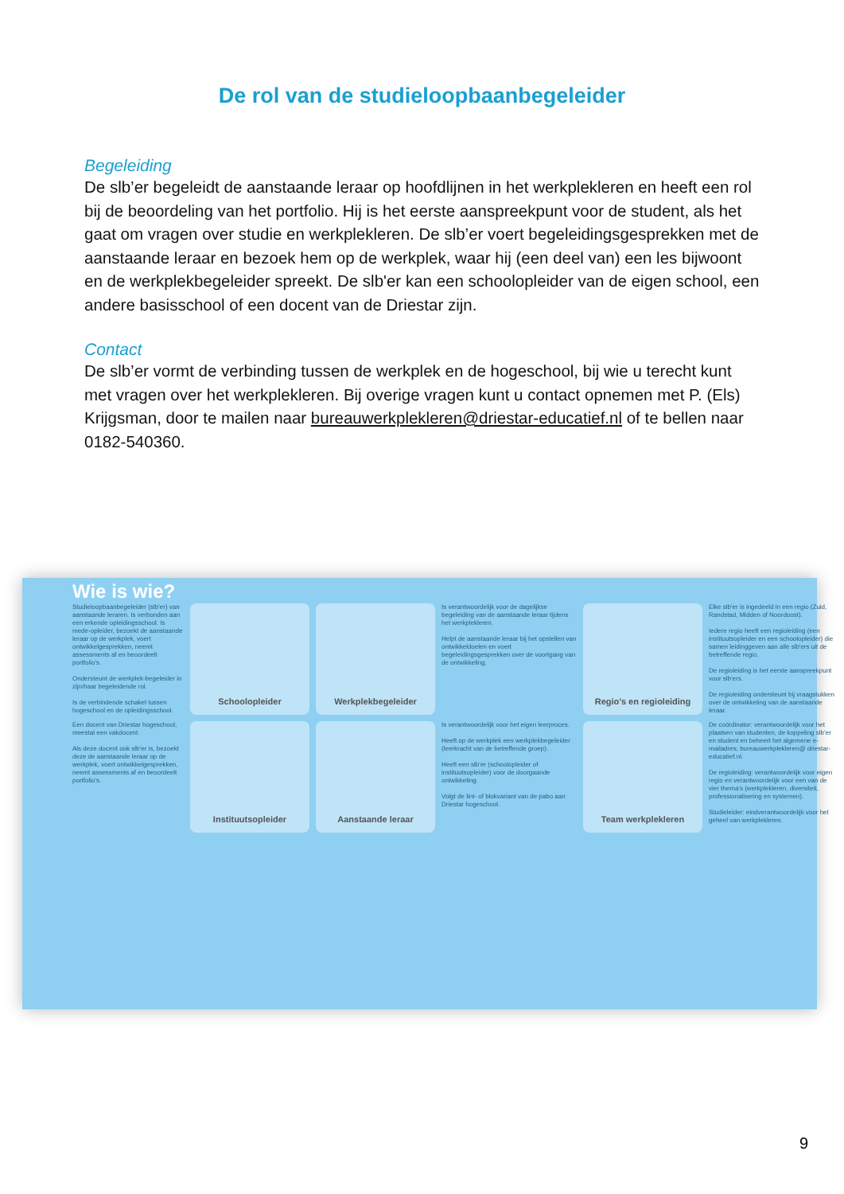De rol van de studieloopbaanbegeleider
Begeleiding
De slb’er begeleidt de aanstaande leraar op hoofdlijnen in het werkplekleren en heeft een rol bij de beoordeling van het portfolio. Hij is het eerste aanspreekpunt voor de student, als het gaat om vragen over studie en werkplekleren. De slb’er voert begeleidingsgesprekken met de aanstaande leraar en bezoek hem op de werkplek, waar hij (een deel van) een les bijwoont en de werkplekbegeleider spreekt. De slb'er kan een schoolopleider van de eigen school, een andere basisschool of een docent van de Driestar zijn.
Contact
De slb’er vormt de verbinding tussen de werkplek en de hogeschool, bij wie u terecht kunt met vragen over het werkplekleren. Bij overige vragen kunt u contact opnemen met P. (Els) Krijgsman, door te mailen naar bureauwerkplekleren@driestar-educatief.nl of te bellen naar 0182-540360.
Wie is wie?
Studieloopbaanbegeleider (slb’er) van aanstaande leraren. Is verbonden aan een erkende opleidingsschool. Is mede-opleider, bezoekt de aanstaande leraar op de werkplek, voert ontwikkelgesprekken, neemt assessments af en beoordeelt portfolio’s.
Ondersteunt de werkplek-begeleider in zijn/haar begeleidende rol.
Is de verbindende schakel tussen hogeschool en de opleidingsschool.
Schoolopleider
Werkplekbegeleider
Is verantwoordelijk voor de dagelijkse begeleiding van de aanstaande leraar tijdens het werkplekleren.
Helpt de aanstaande leraar bij het opstellen van ontwikkeldoelen en voert begeleidingsgesprekken over de voortgang van de ontwikkeling.
Regio’s en regioleiding
Elke slb'er is ingedeeld in een regio (Zuid, Randstad, Midden of Noordoost).
Iedere regio heeft een regioleiding (een instituutsopleider en een schoolopleider) die samen leidinggeven aan alle slb'ers uit de betreffende regio.
De regioleiding is het eerste aanspreekpunt voor slb'ers.
De regioleiding ondersteunt bij vraagstukken over de ontwikkeling van de aanstaande leraar.
Een docent van Driestar hogeschool, meestal een vakdocent.
Als deze docent ook slb’er is, bezoekt deze de aanstaande leraar op de werkplek, voert ontwikkelgesprekken, neemt assessments af en beoordeelt portfolio’s.
Instituutsopleider
Aanstaande leraar
Is verantwoordelijk voor het eigen leerproces.
Heeft op de werkplek een werkplekbegeleider (leerkracht van de betreffende groep).
Heeft een slb’er (schoolopleider of instituutsopleider) voor de doorgaande ontwikkeling.
Volgt de lint- of blokvariant van de pabo aan Driestar hogeschool.
Team werkplekleren
De coördinator: verantwoordelijk voor het plaatsen van studenten, de koppeling slb’er en student en beheert het algemene e-mailadres; bureauwerkplekleren@ driestar-educatief.nl.
De regioleiding: verantwoordelijk voor eigen regio en verantwoordelijk voor een van de vier thema’s (werkplekleren, diversiteit, professionalisering en systemen).
Studieleider: eindverantwoordelijk voor het geheel van werkplekleren.
9